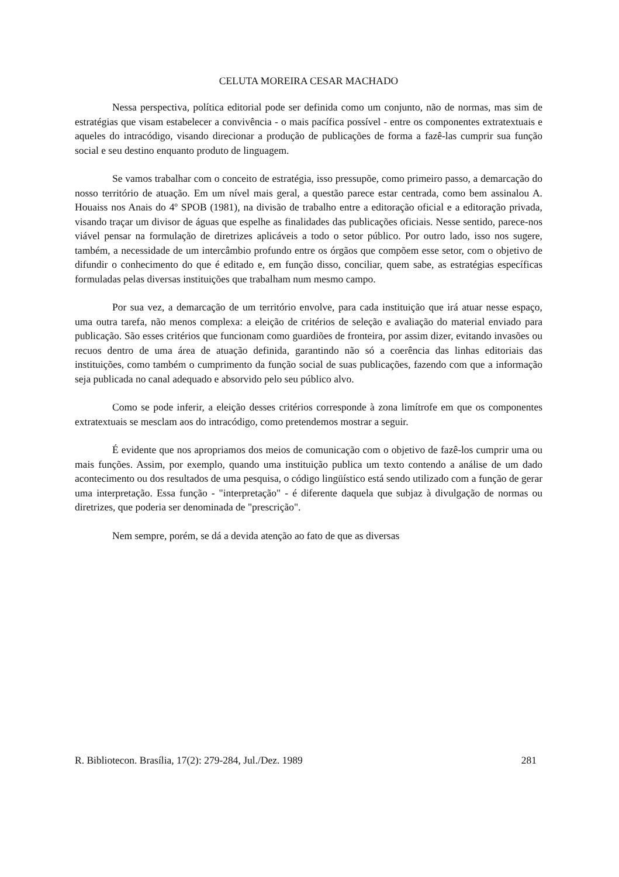CELUTA MOREIRA CESAR MACHADO
Nessa perspectiva, política editorial pode ser definida como um conjunto, não de normas, mas sim de estratégias que visam estabelecer a convivência - o mais pacífica possível - entre os componentes extratextuais e aqueles do intracódigo, visando direcionar a produção de publicações de forma a fazê-las cumprir sua função social e seu destino enquanto produto de linguagem.
Se vamos trabalhar com o conceito de estratégia, isso pressupõe, como primeiro passo, a demarcação do nosso território de atuação. Em um nível mais geral, a questão parece estar centrada, como bem assinalou A. Houaiss nos Anais do 4º SPOB (1981), na divisão de trabalho entre a editoração oficial e a editoração privada, visando traçar um divisor de águas que espelhe as finalidades das publicações oficiais. Nesse sentido, parece-nos viável pensar na formulação de diretrizes aplicáveis a todo o setor público. Por outro lado, isso nos sugere, também, a necessidade de um intercâmbio profundo entre os órgãos que compõem esse setor, com o objetivo de difundir o conhecimento do que é editado e, em função disso, conciliar, quem sabe, as estratégias específicas formuladas pelas diversas instituições que trabalham num mesmo campo.
Por sua vez, a demarcação de um território envolve, para cada instituição que irá atuar nesse espaço, uma outra tarefa, não menos complexa: a eleição de critérios de seleção e avaliação do material enviado para publicação. São esses critérios que funcionam como guardiões de fronteira, por assim dizer, evitando invasões ou recuos dentro de uma área de atuação definida, garantindo não só a coerência das linhas editoriais das instituições, como também o cumprimento da função social de suas publicações, fazendo com que a informação seja publicada no canal adequado e absorvido pelo seu público alvo.
Como se pode inferir, a eleição desses critérios corresponde à zona limítrofe em que os componentes extratextuais se mesclam aos do intracódigo, como pretendemos mostrar a seguir.
É evidente que nos apropriamos dos meios de comunicação com o objetivo de fazê-los cumprir uma ou mais funções. Assim, por exemplo, quando uma instituição publica um texto contendo a análise de um dado acontecimento ou dos resultados de uma pesquisa, o código lingüístico está sendo utilizado com a função de gerar uma interpretação. Essa função - "interpretação" - é diferente daquela que subjaz à divulgação de normas ou diretrizes, que poderia ser denominada de "prescrição".
Nem sempre, porém, se dá a devida atenção ao fato de que as diversas
R. Bibliotecon. Brasília, 17(2): 279-284, Jul./Dez. 1989 281